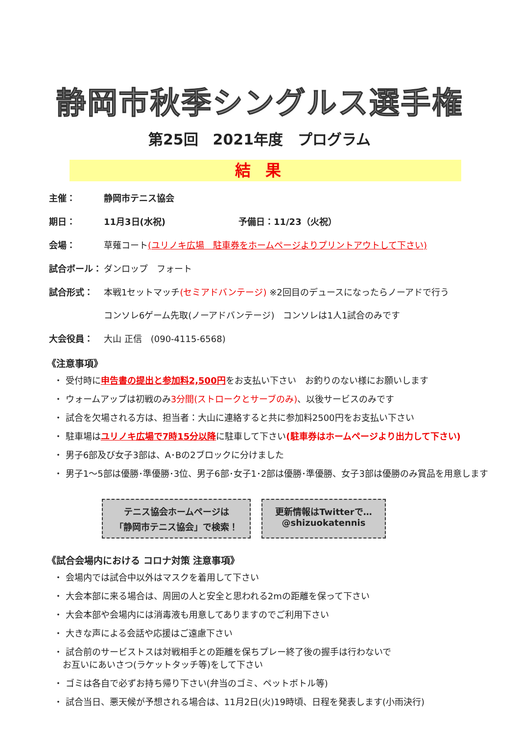静岡市秋季シングルス選手権
第25回　2021年度　プログラム
結果
主催： 静岡市テニス協会
期日： 11月3日(水祝) 予備日：11/23（火祝）
会場： 草薙コート(ユリノキ広場　駐車券をホームページよりプリントアウトして下さい)
試合ボール： ダンロップ　フォート
試合形式： 本戦1セットマッチ(セミアドバンテージ) ※2回目のデュースになったらノーアドで行う
コンソレ6ゲーム先取(ノーアドバンテージ)　コンソレは1人1試合のみです
大会役員： 大山 正信　(090-4115-6568)
《注意事項》
・ 受付時に申告書の提出と参加料2,500円をお支払い下さい　お釣りのない様にお願いします
・ ウォームアップは初戦のみ3分間(ストロークとサーブのみ)、以後サービスのみです
・ 試合を欠場される方は、担当者：大山に連絡すると共に参加料2500円をお支払い下さい
・ 駐車場はユリノキ広場で7時15分以降に駐車して下さい(駐車券はホームページより出力して下さい)
・ 男子6部及び女子3部は、A･Bの2ブロックに分けました
・ 男子1～5部は優勝･準優勝･3位、男子6部･女子1･2部は優勝･準優勝、女子3部は優勝のみ賞品を用意します
テニス協会ホームページは
「静岡市テニス協会」で検索！
更新情報はTwitterで…
@shizuokatennis
《試合会場内における コロナ対策 注意事項》
・ 会場内では試合中以外はマスクを着用して下さい
・ 大会本部に来る場合は、周囲の人と安全と思われる2mの距離を保って下さい
・ 大会本部や会場内には消毒液も用意してありますのでご利用下さい
・ 大きな声による会話や応援はご遠慮下さい
・ 試合前のサービストスは対戦相手との距離を保ちプレー終了後の握手は行わないで
　お互いにあいさつ(ラケットタッチ等)をして下さい
・ ゴミは各自で必ずお持ち帰り下さい(弁当のゴミ、ペットボトル等)
・ 試合当日、悪天候が予想される場合は、11月2日(火)19時頃、日程を発表します(小雨決行)